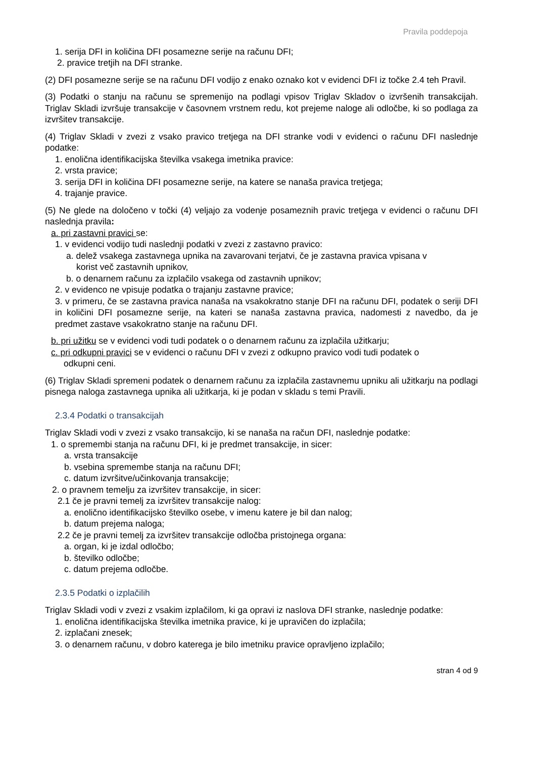Pravila poddepoja
1. serija DFI in količina DFI posamezne serije na računu DFI;
2. pravice tretjih na DFI stranke.
(2) DFI posamezne serije se na računu DFI vodijo z enako oznako kot v evidenci DFI iz točke 2.4 teh Pravil.
(3) Podatki o stanju na računu se spremenijo na podlagi vpisov Triglav Skladov o izvršenih transakcijah. Triglav Skladi izvršuje transakcije v časovnem vrstnem redu, kot prejeme naloge ali odločbe, ki so podlaga za izvršitev transakcije.
(4) Triglav Skladi v zvezi z vsako pravico tretjega na DFI stranke vodi v evidenci o računu DFI naslednje podatke:
1. enolična identifikacijska številka vsakega imetnika pravice:
2. vrsta pravice;
3. serija DFI in količina DFI posamezne serije, na katere se nanaša pravica tretjega;
4. trajanje pravice.
(5) Ne glede na določeno v točki (4) veljajo za vodenje posameznih pravic tretjega v evidenci o računu DFI naslednja pravila:
a. pri zastavni pravici se:
1. v evidenci vodijo tudi naslednji podatki v zvezi z zastavno pravico:
a. delež vsakega zastavnega upnika na zavarovani terjatvi, če je zastavna pravica vpisana v
korist več zastavnih upnikov,
b. o denarnem računu za izplačilo vsakega od zastavnih upnikov;
2. v evidenco ne vpisuje podatka o trajanju zastavne pravice;
3. v primeru, če se zastavna pravica nanaša na vsakokratno stanje DFI na računu DFI, podatek o seriji DFI in količini DFI posamezne serije, na kateri se nanaša zastavna pravica, nadomesti z navedbo, da je predmet zastave vsakokratno stanje na računu DFI.
b. pri užitku se v evidenci vodi tudi podatek o o denarnem računu za izplačila užitkarju;
c. pri odkupni pravici se v evidenci o računu DFI v zvezi z odkupno pravico vodi tudi podatek o
odkupni ceni.
(6) Triglav Skladi spremeni podatek o denarnem računu za izplačila zastavnemu upniku ali užitkarju na podlagi pisnega naloga zastavnega upnika ali užitkarja, ki je podan v skladu s temi Pravili.
2.3.4 Podatki o transakcijah
Triglav Skladi vodi v zvezi z vsako transakcijo, ki se nanaša na račun DFI, naslednje podatke:
1. o spremembi stanja na računu DFI, ki je predmet transakcije, in sicer:
a. vrsta transakcije
b. vsebina spremembe stanja na računu DFI;
c. datum izvršitve/učinkovanja transakcije;
2. o pravnem temelju za izvršitev transakcije, in sicer:
2.1 če je pravni temelj za izvršitev transakcije nalog:
a. enolično identifikacijsko številko osebe, v imenu katere je bil dan nalog;
b. datum prejema naloga;
2.2 če je pravni temelj za izvršitev transakcije odločba pristojnega organa:
a. organ, ki je izdal odločbo;
b. številko odločbe;
c. datum prejema odločbe.
2.3.5 Podatki o izplačilih
Triglav Skladi vodi v zvezi z vsakim izplačilom, ki ga opravi iz naslova DFI stranke, naslednje podatke:
1. enolična identifikacijska številka imetnika pravice, ki je upravičen do izplačila;
2. izplačani znesek;
3. o denarnem računu, v dobro katerega je bilo imetniku pravice opravljeno izplačilo;
stran 4 od 9